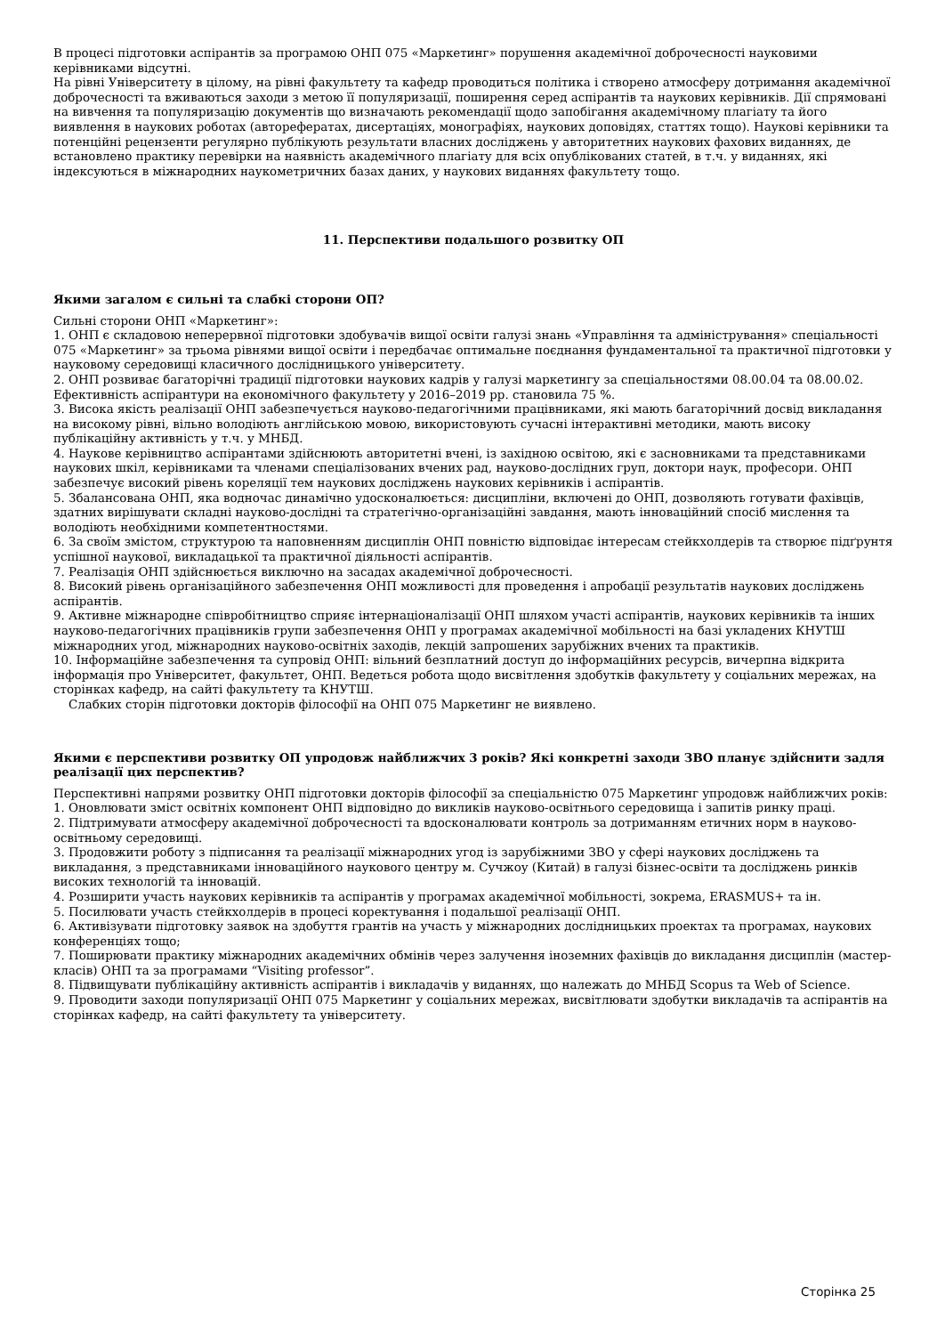В процесі підготовки аспірантів за програмою ОНП 075 «Маркетинг» порушення академічної доброчесності науковими керівниками відсутні.
На рівні Університету в цілому, на рівні факультету та кафедр проводиться політика і створено атмосферу дотримання академічної доброчесності та вживаються заходи з метою її популяризації, поширення серед аспірантів та наукових керівників. Дії спрямовані на вивчення та популяризацію документів що визначають рекомендації щодо запобігання академічному плагіату та його виявлення в наукових роботах (авторефератах, дисертаціях, монографіях, наукових доповідях, статтях тощо). Наукові керівники та потенційні рецензенти регулярно публікують результати власних досліджень у авторитетних наукових фахових виданнях, де встановлено практику перевірки на наявність академічного плагіату для всіх опублікованих статей, в т.ч. у виданнях, які індексуються в міжнародних наукометричних базах даних, у наукових виданнях факультету тощо.
11. Перспективи подальшого розвитку ОП
Якими загалом є сильні та слабкі сторони ОП?
Сильні сторони ОНП «Маркетинг»:
1. ОНП є складовою неперервної підготовки здобувачів вищої освіти галузі знань «Управління та адміністрування» спеціальності 075 «Маркетинг» за трьома рівнями вищої освіти і передбачає оптимальне поєднання фундаментальної та практичної підготовки у науковому середовищі класичного дослідницького університету.
2. ОНП розвиває багаторічні традиції підготовки наукових кадрів у галузі маркетингу за спеціальностями 08.00.04 та 08.00.02. Ефективність аспірантури на економічного факультету у 2016–2019 рр. становила 75 %.
3. Висока якість реалізації ОНП забезпечується науково-педагогічними працівниками, які мають багаторічний досвід викладання на високому рівні, вільно володіють англійською мовою, використовують сучасні інтерактивні методики, мають високу публікаційну активність у т.ч. у МНБД.
4. Наукове керівництво аспірантами здійснюють авторитетні вчені, із західною освітою, які є засновниками та представниками наукових шкіл, керівниками та членами спеціалізованих вчених рад, науково-дослідних груп, доктори наук, професори. ОНП забезпечує високий рівень кореляції тем наукових досліджень наукових керівників і аспірантів.
5. Збалансована ОНП, яка водночас динамічно удосконалюється: дисципліни, включені до ОНП, дозволяють готувати фахівців, здатних вирішувати складні науково-дослідні та стратегічно-організаційні завдання, мають інноваційний спосіб мислення та володіють необхідними компетентностями.
6. За своїм змістом, структурою та наповненням дисциплін ОНП повністю відповідає інтересам стейкхолдерів та створює підґрунтя успішної наукової, викладацької та практичної діяльності аспірантів.
7. Реалізація ОНП здійснюється виключно на засадах академічної доброчесності.
8. Високий рівень організаційного забезпечення ОНП можливості для проведення і апробації результатів наукових досліджень аспірантів.
9. Активне міжнародне співробітництво сприяє інтернаціоналізації ОНП шляхом участі аспірантів, наукових керівників та інших науково-педагогічних працівників групи забезпечення ОНП у програмах академічної мобільності на базі укладених КНУТШ міжнародних угод, міжнародних науково-освітніх заходів, лекцій запрошених зарубіжних вчених та практиків.
10. Інформаційне забезпечення та супровід ОНП: вільний безплатний доступ до інформаційних ресурсів, вичерпна відкрита інформація про Університет, факультет, ОНП. Ведеться робота щодо висвітлення здобутків факультету у соціальних мережах, на сторінках кафедр, на сайті факультету та КНУТШ.
Слабких сторін підготовки докторів філософії на ОНП 075 Маркетинг не виявлено.
Якими є перспективи розвитку ОП упродовж найближчих 3 років? Які конкретні заходи ЗВО планує здійснити задля реалізації цих перспектив?
Перспективні напрями розвитку ОНП підготовки докторів філософії за спеціальністю 075 Маркетинг упродовж найближчих років:
1. Оновлювати зміст освітніх компонент ОНП відповідно до викликів науково-освітнього середовища і запитів ринку праці.
2. Підтримувати атмосферу академічної доброчесності та вдосконалювати контроль за дотриманням етичних норм в науково-освітньому середовищі.
3. Продовжити роботу з підписання та реалізації міжнародних угод із зарубіжними ЗВО у сфері наукових досліджень та викладання, з представниками інноваційного наукового центру м. Сучжоу (Китай) в галузі бізнес-освіти та досліджень ринків високих технологій та інновацій.
4. Розширити участь наукових керівників та аспірантів у програмах академічної мобільності, зокрема, ERASMUS+ та ін.
5. Посилювати участь стейкхолдерів в процесі коректування і подальшої реалізації ОНП.
6. Активізувати підготовку заявок на здобуття грантів на участь у міжнародних дослідницьких проектах та програмах, наукових конференціях тощо;
7. Поширювати практику міжнародних академічних обмінів через залучення іноземних фахівців до викладання дисциплін (мастер-класів) ОНП та за програмами “Visiting professor”.
8. Підвищувати публікаційну активність аспірантів і викладачів у виданнях, що належать до МНБД Scopus та Web of Science.
9. Проводити заходи популяризації ОНП 075 Маркетинг у соціальних мережах, висвітлювати здобутки викладачів та аспірантів на сторінках кафедр, на сайті факультету та університету.
Сторінка 25